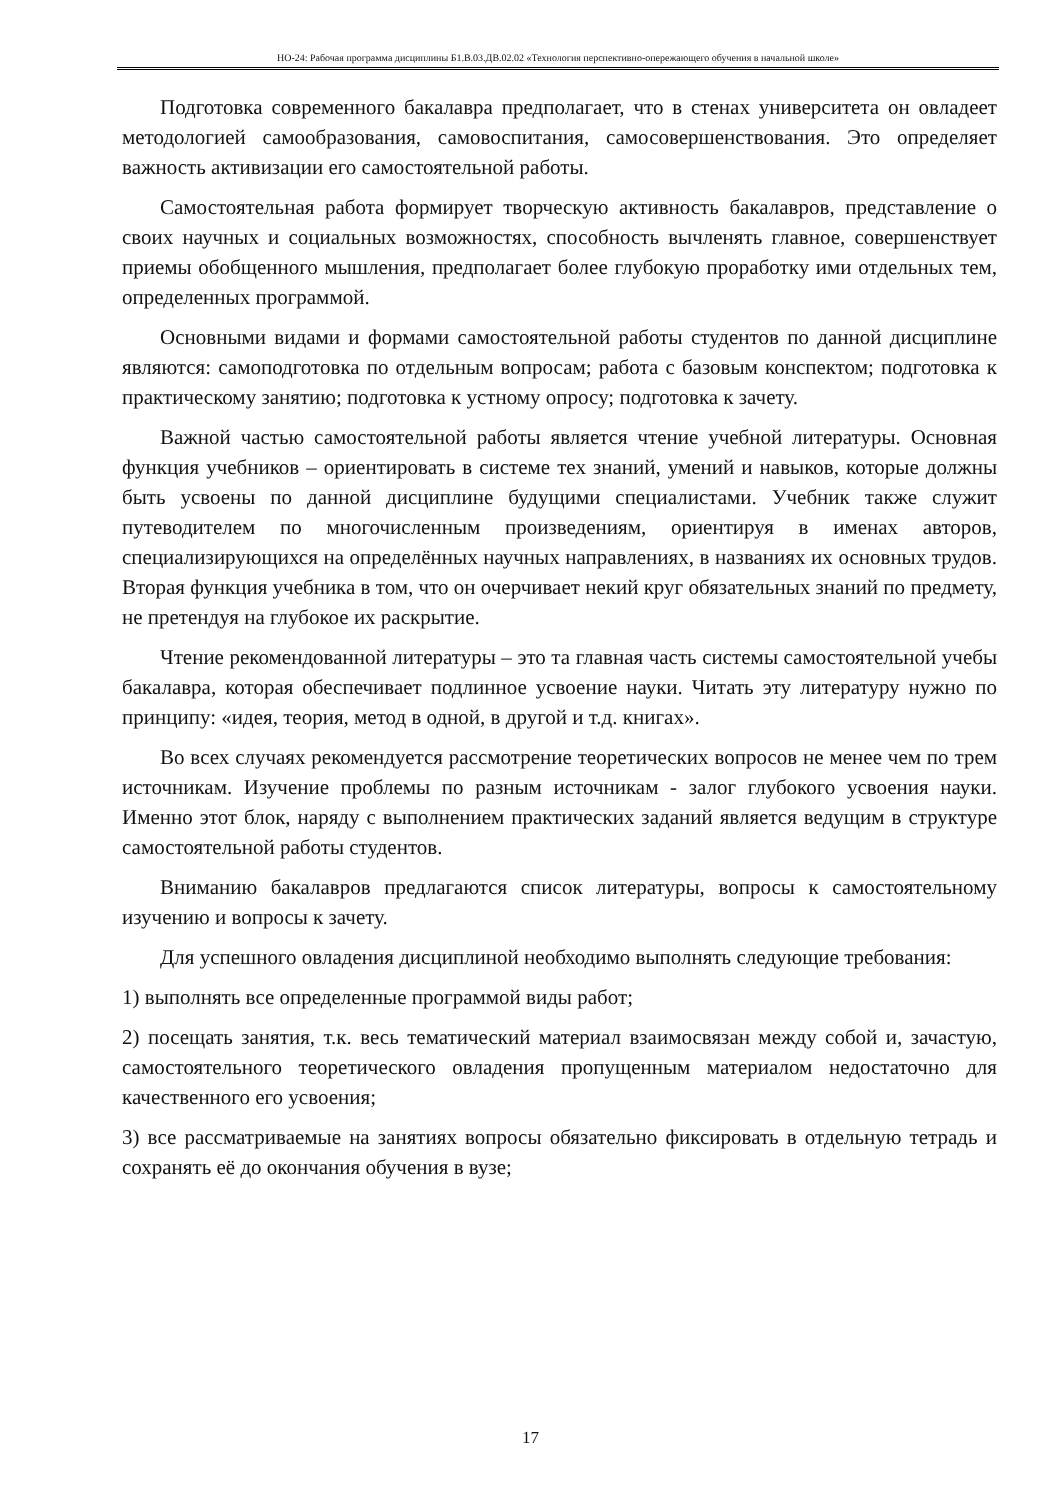НО-24: Рабочая программа дисциплины Б1.В.03.ДВ.02.02 «Технология перспективно-опережающего обучения в начальной школе»
Подготовка современного бакалавра предполагает, что в стенах университета он овладеет методологией самообразования, самовоспитания, самосовершенствования. Это определяет важность активизации его самостоятельной работы.
Самостоятельная работа формирует творческую активность бакалавров, представление о своих научных и социальных возможностях, способность вычленять главное, совершенствует приемы обобщенного мышления, предполагает более глубокую проработку ими отдельных тем, определенных программой.
Основными видами и формами самостоятельной работы студентов по данной дисциплине являются: самоподготовка по отдельным вопросам; работа с базовым конспектом; подготовка к практическому занятию; подготовка к устному опросу; подготовка к зачету.
Важной частью самостоятельной работы является чтение учебной литературы. Основная функция учебников – ориентировать в системе тех знаний, умений и навыков, которые должны быть усвоены по данной дисциплине будущими специалистами. Учебник также служит путеводителем по многочисленным произведениям, ориентируя в именах авторов, специализирующихся на определённых научных направлениях, в названиях их основных трудов. Вторая функция учебника в том, что он очерчивает некий круг обязательных знаний по предмету, не претендуя на глубокое их раскрытие.
Чтение рекомендованной литературы – это та главная часть системы самостоятельной учебы бакалавра, которая обеспечивает подлинное усвоение науки. Читать эту литературу нужно по принципу: «идея, теория, метод в одной, в другой и т.д. книгах».
Во всех случаях рекомендуется рассмотрение теоретических вопросов не менее чем по трем источникам. Изучение проблемы по разным источникам - залог глубокого усвоения науки. Именно этот блок, наряду с выполнением практических заданий является ведущим в структуре самостоятельной работы студентов.
Вниманию бакалавров предлагаются список литературы, вопросы к самостоятельному изучению и вопросы к зачету.
Для успешного овладения дисциплиной необходимо выполнять следующие требования:
1) выполнять все определенные программой виды работ;
2) посещать занятия, т.к. весь тематический материал взаимосвязан между собой и, зачастую, самостоятельного теоретического овладения пропущенным материалом недостаточно для качественного его усвоения;
3) все рассматриваемые на занятиях вопросы обязательно фиксировать в отдельную тетрадь и сохранять её до окончания обучения в вузе;
17